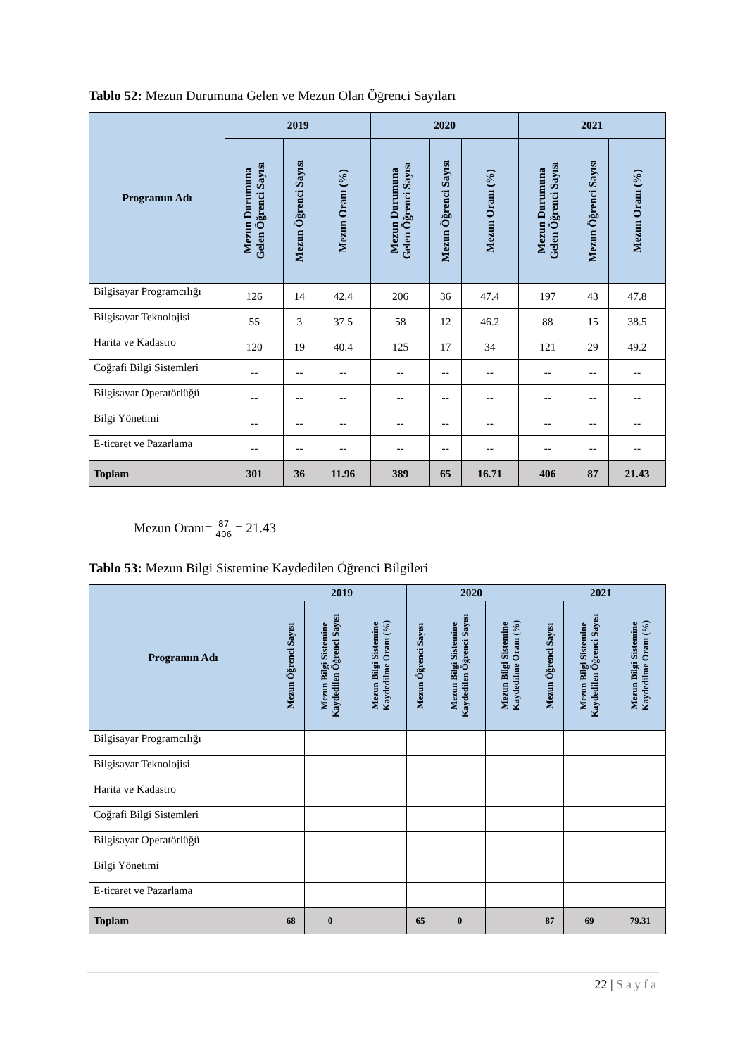Tablo 52: Mezun Durumuna Gelen ve Mezun Olan Öğrenci Sayıları
| Programın Adı | 2019 | | | 2020 | | | 2021 | | |
| --- | --- | --- | --- | --- | --- | --- | --- | --- | --- |
| | Mezun Durumuna Gelen Öğrenci Sayısı | Mezun Öğrenci Sayısı | Mezun Oranı (%) | Mezun Durumuna Gelen Öğrenci Sayısı | Mezun Öğrenci Sayısı | Mezun Oranı (%) | Mezun Durumuna Gelen Öğrenci Sayısı | Mezun Öğrenci Sayısı | Mezun Oranı (%) |
| Bilgisayar Programcılığı | 126 | 14 | 42.4 | 206 | 36 | 47.4 | 197 | 43 | 47.8 |
| Bilgisayar Teknolojisi | 55 | 3 | 37.5 | 58 | 12 | 46.2 | 88 | 15 | 38.5 |
| Harita ve Kadastro | 120 | 19 | 40.4 | 125 | 17 | 34 | 121 | 29 | 49.2 |
| Coğrafi Bilgi Sistemleri | -- | -- | -- | -- | -- | -- | -- | -- | -- |
| Bilgisayar Operatörlüğü | -- | -- | -- | -- | -- | -- | -- | -- | -- |
| Bilgi Yönetimi | -- | -- | -- | -- | -- | -- | -- | -- | -- |
| E-ticaret ve Pazarlama | -- | -- | -- | -- | -- | -- | -- | -- | -- |
| Toplam | 301 | 36 | 11.96 | 389 | 65 | 16.71 | 406 | 87 | 21.43 |
Mezun Oranı= 87 406 = 21.43
Tablo 53: Mezun Bilgi Sistemine Kaydedilen Öğrenci Bilgileri
| Programın Adı | 2019 | | | 2020 | | | 2021 | | |
| --- | --- | --- | --- | --- | --- | --- | --- | --- | --- |
| | Mezun Öğrenci Sayısı | Mezun Bilgi Sistemine Kaydedilen Öğrenci Sayısı | Mezun Bilgi Sistemine Kaydedilme Oranı (%) | Mezun Öğrenci Sayısı | Mezun Bilgi Sistemine Kaydedilen Öğrenci Sayısı | Mezun Bilgi Sistemine Kaydedilme Oranı (%) | Mezun Öğrenci Sayısı | Mezun Bilgi Sistemine Kaydedilen Öğrenci Sayısı | Mezun Bilgi Sistemine Kaydedilme Oranı (%) |
| Bilgisayar Programcılığı | | | | | | | | | |
| Bilgisayar Teknolojisi | | | | | | | | | |
| Harita ve Kadastro | | | | | | | | | |
| Coğrafi Bilgi Sistemleri | | | | | | | | | |
| Bilgisayar Operatörlüğü | | | | | | | | | |
| Bilgi Yönetimi | | | | | | | | | |
| E-ticaret ve Pazarlama | | | | | | | | | |
| Toplam | 68 | 0 | | 65 | 0 | | 87 | 69 | 79.31 |
22 | Sayfa